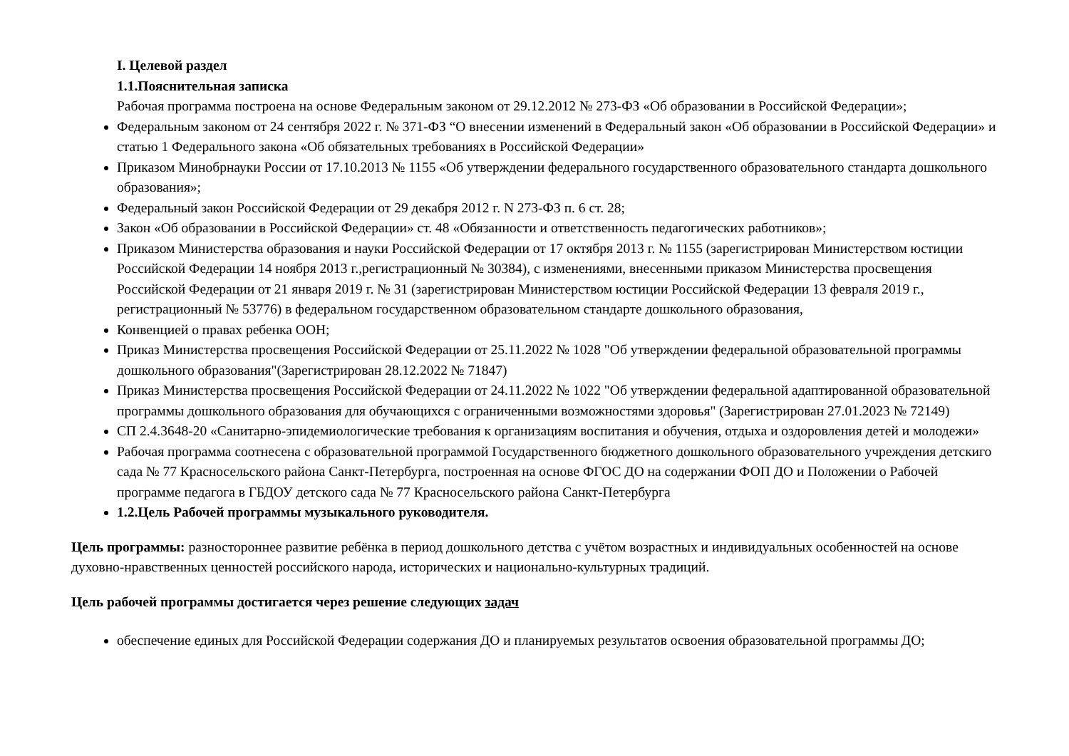I. Целевой раздел
1.1.Пояснительная записка
Рабочая программа построена на основе Федеральным законом от 29.12.2012 № 273-ФЗ «Об образовании в Российской Федерации»;
Федеральным законом от 24 сентября 2022 г. № 371-ФЗ “О внесении изменений в Федеральный закон «Об образовании в Российской Федерации» и статью 1 Федерального закона «Об обязательных требованиях в Российской Федерации»
Приказом Минобрнауки России от 17.10.2013 № 1155 «Об утверждении федерального государственного образовательного стандарта дошкольного образования»;
Федеральный закон Российской Федерации от 29 декабря 2012 г. N 273-ФЗ п. 6 ст. 28;
Закон «Об образовании в Российской Федерации» ст. 48 «Обязанности и ответственность педагогических работников»;
Приказом Министерства образования и науки Российской Федерации от 17 октября 2013 г. № 1155 (зарегистрирован Министерством юстиции Российской Федерации 14 ноября 2013 г.,регистрационный № 30384), с изменениями, внесенными приказом Министерства просвещения Российской Федерации от 21 января 2019 г. № 31 (зарегистрирован Министерством юстиции Российской Федерации 13 февраля 2019 г., регистрационный № 53776) в федеральном государственном образовательном стандарте дошкольного образования,
Конвенцией о правах ребенка ООН;
Приказ Министерства просвещения Российской Федерации от 25.11.2022 № 1028 "Об утверждении федеральной образовательной программы дошкольного образования"(Зарегистрирован 28.12.2022 № 71847)
Приказ Министерства просвещения Российской Федерации от 24.11.2022 № 1022 "Об утверждении федеральной адаптированной образовательной программы дошкольного образования для обучающихся с ограниченными возможностями здоровья" (Зарегистрирован 27.01.2023 № 72149)
СП 2.4.3648-20 «Санитарно-эпидемиологические требования к организациям воспитания и обучения, отдыха и оздоровления детей и молодежи»
Рабочая программа соотнесена с образовательной программой Государственного бюджетного дошкольного образовательного учреждения детскиго сада № 77 Красносельского района Санкт-Петербурга, построенная на основе ФГОС ДО на содержании ФОП ДО и Положении о Рабочей программе педагога в ГБДОУ детского сада № 77 Красносельского района Санкт-Петербурга
1.2.Цель Рабочей программы музыкального руководителя.
Цель программы: разностороннее развитие ребёнка в период дошкольного детства с учётом возрастных и индивидуальных особенностей на основе духовно-нравственных ценностей российского народа, исторических и национально-культурных традиций.
Цель рабочей программы достигается через решение следующих задач
обеспечение единых для Российской Федерации содержания ДО и планируемых результатов освоения образовательной программы ДО;